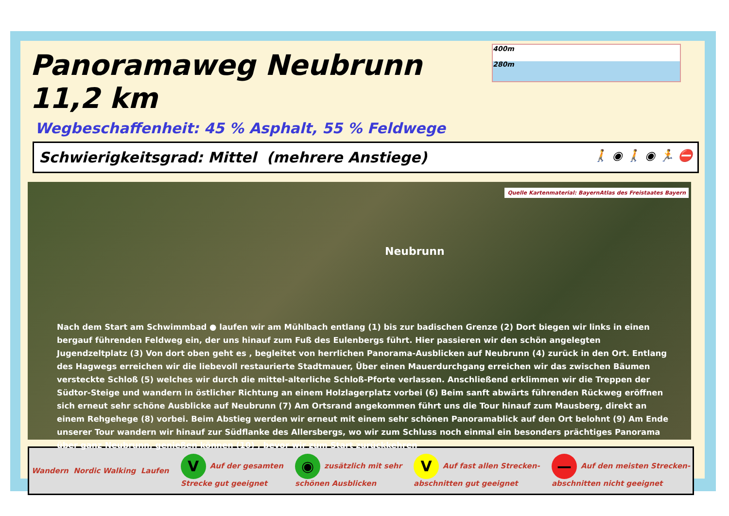Panoramaweg Neubrunn 11,2 km
400m
280m
Wegbeschaffenheit: 45 % Asphalt, 55 % Feldwege
Schwierigkeitsgrad: Mittel (mehrere Anstiege) 🚶 ◉ 🚶 ◉ 🏃 ⛔
Quelle Kartenmaterial: BayernAtlas des Freistaates Bayern
Neubrunn
Nach dem Start am Schwimmbad ● laufen wir am Mühlbach entlang (1) bis zur badischen Grenze (2) Dort biegen wir links in einen bergauf führenden Feldweg ein, der uns hinauf zum Fuß des Eulenbergs führt. Hier passieren wir den schön angelegten Jugendzeltplatz (3) Von dort oben geht es , begleitet von herrlichen Panorama-Ausblicken auf Neubrunn (4) zurück in den Ort. Entlang des Hagwegs erreichen wir die liebevoll restaurierte Stadtmauer, Über einen Mauerdurchgang erreichen wir das zwischen Bäumen versteckte Schloß (5) welches wir durch die mittel-alterliche Schloß-Pforte verlassen. Anschließend erklimmen wir die Treppen der Südtor-Steige und wandern in östlicher Richtung an einem Holzlagerplatz vorbei (6) Beim sanft abwärts führenden Rückweg eröffnen sich erneut sehr schöne Ausblicke auf Neubrunn (7) Am Ortsrand angekommen führt uns die Tour hinauf zum Mausberg, direkt an einem Rehgehege (8) vorbei. Beim Abstieg werden wir erneut mit einem sehr schönen Panoramablick auf den Ort belohnt (9) Am Ende unserer Tour wandern wir hinauf zur Südflanke des Allersbergs, wo wir zum Schluss noch einmal ein besonders prächtiges Panorama über ganz Neubrunn, genießen können (10) , bevor wir zum Start zurückkehren
Wandern Nordic Walking Laufen V Auf der gesamten
Strecke gut geeignet ◉ zusätzlich mit sehr
schönen Ausblicken V Auf fast allen Strecken-
abschnitten gut geeignet — Auf den meisten Strecken-
abschnitten nicht geeignet